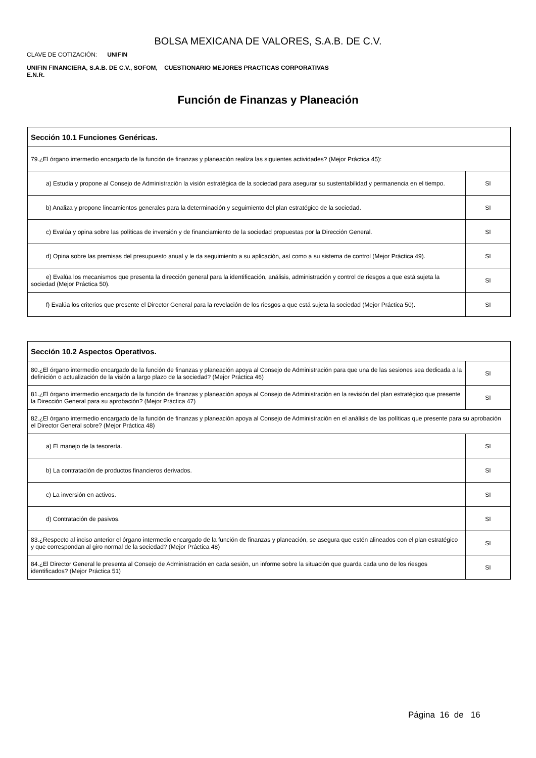BOLSA MEXICANA DE VALORES, S.A.B. DE C.V.
CLAVE DE COTIZACIÓN: UNIFIN
UNIFIN FINANCIERA, S.A.B. DE C.V., SOFOM, E.N.R.
CUESTIONARIO MEJORES PRACTICAS CORPORATIVAS
Función de Finanzas y Planeación
| Sección 10.1 Funciones Genéricas. | |
| 79.¿El órgano intermedio encargado de la función de finanzas y planeación realiza las siguientes actividades? (Mejor Práctica 45): | |
| a) Estudia y propone al Consejo de Administración la visión estratégica de la sociedad para asegurar su sustentabilidad y permanencia en el tiempo. | SI |
| b) Analiza y propone lineamientos generales para la determinación y seguimiento del plan estratégico de la sociedad. | SI |
| c) Evalúa y opina sobre las políticas de inversión y de financiamiento de la sociedad propuestas por la Dirección General. | SI |
| d) Opina sobre las premisas del presupuesto anual y le da seguimiento a su aplicación, así como a su sistema de control (Mejor Práctica 49). | SI |
| e) Evalúa los mecanismos que presenta la dirección general para la identificación, análisis, administración y control de riesgos a que está sujeta la sociedad (Mejor Práctica 50). | SI |
| f) Evalúa los criterios que presente el Director General para la revelación de los riesgos a que está sujeta la sociedad (Mejor Práctica 50). | SI |
| Sección 10.2 Aspectos Operativos. | |
| 80.¿El órgano intermedio encargado de la función de finanzas y planeación apoya al Consejo de Administración para que una de las sesiones sea dedicada a la definición o actualización de la visión a largo plazo de la sociedad? (Mejor Práctica 46) | SI |
| 81.¿El órgano intermedio encargado de la función de finanzas y planeación apoya al Consejo de Administración en la revisión del plan estratégico que presente la Dirección General para su aprobación? (Mejor Práctica 47) | SI |
| 82.¿El órgano intermedio encargado de la función de finanzas y planeación apoya al Consejo de Administración en el análisis de las políticas que presente para su aprobación el Director General sobre? (Mejor Práctica 48) | |
| a) El manejo de la tesorería. | SI |
| b) La contratación de productos financieros derivados. | SI |
| c) La inversión en activos. | SI |
| d) Contratación de pasivos. | SI |
| 83.¿Respecto al inciso anterior el órgano intermedio encargado de la función de finanzas y planeación, se asegura que estén alineados con el plan estratégico y que correspondan al giro normal de la sociedad? (Mejor Práctica 48) | SI |
| 84.¿El Director General le presenta al Consejo de Administración en cada sesión, un informe sobre la situación que guarda cada uno de los riesgos identificados? (Mejor Práctica 51) | SI |
Página 16 de 16